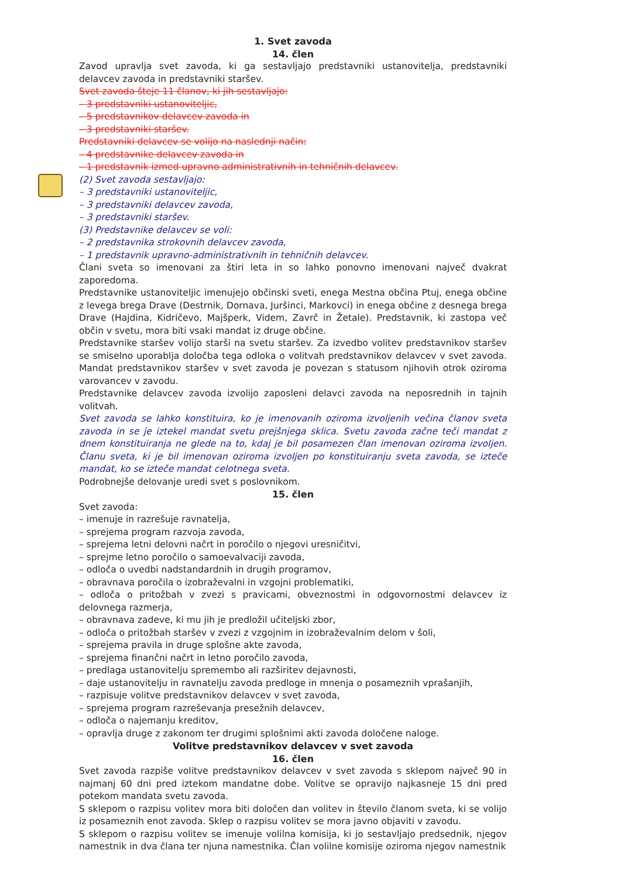1. Svet zavoda
14. člen
Zavod upravlja svet zavoda, ki ga sestavljajo predstavniki ustanovitelja, predstavniki delavcev zavoda in predstavniki staršev.
Svet zavoda šteje 11 članov, ki jih sestavljajo:
– 3 predstavniki ustanoviteljic,
– 5 predstavnikov delavcev zavoda in
– 3 predstavniki staršev.
Predstavniki delavcev se volijo na naslednji način:
– 4 predstavnike delavcev zavoda in
– 1 predstavnik izmed upravno administrativnih in tehničnih delavcev.
(2) Svet zavoda sestavljajo:
– 3 predstavniki ustanoviteljic,
– 3 predstavniki delavcev zavoda,
– 3 predstavniki staršev.
(3) Predstavnike delavcev se voli:
– 2 predstavnika strokovnih delavcev zavoda,
– 1 predstavnik upravno-administrativnih in tehničnih delavcev.
Člani sveta so imenovani za štiri leta in so lahko ponovno imenovani največ dvakrat zaporedoma.
Predstavnike ustanoviteljic imenujejo občinski sveti, enega Mestna občina Ptuj, enega občine z levega brega Drave (Destrnik, Dornava, Juršinci, Markovci) in enega občine z desnega brega Drave (Hajdina, Kidričevo, Majšperk, Videm, Zavrč in Žetale). Predstavnik, ki zastopa več občin v svetu, mora biti vsaki mandat iz druge občine.
Predstavnike staršev volijo starši na svetu staršev. Za izvedbo volitev predstavnikov staršev se smiselno uporablja določba tega odloka o volitvah predstavnikov delavcev v svet zavoda. Mandat predstavnikov staršev v svet zavoda je povezan s statusom njihovih otrok oziroma varovancev v zavodu.
Predstavnike delavcev zavoda izvolijo zaposleni delavci zavoda na neposrednih in tajnih volitvah.
Svet zavoda se lahko konstituira, ko je imenovanih oziroma izvoljenih večina članov sveta zavoda in se je iztekel mandat svetu prejšnjega sklica. Svetu zavoda začne teči mandat z dnem konstituiranja ne glede na to, kdaj je bil posamezen član imenovan oziroma izvoljen. Članu sveta, ki je bil imenovan oziroma izvoljen po konstituiranju sveta zavoda, se izteče mandat, ko se izteče mandat celotnega sveta.
Podrobnejše delovanje uredi svet s poslovnikom.
15. člen
Svet zavoda:
– imenuje in razrešuje ravnatelja,
– sprejema program razvoja zavoda,
– sprejema letni delovni načrt in poročilo o njegovi uresničitvi,
– sprejme letno poročilo o samoevalvaciji zavoda,
– odloča o uvedbi nadstandardnih in drugih programov,
– obravnava poročila o izobraževalni in vzgojni problematiki,
– odloča o pritožbah v zvezi s pravicami, obveznostmi in odgovornostmi delavcev iz delovnega razmerja,
– obravnava zadeve, ki mu jih je predložil učiteljski zbor,
– odloča o pritožbah staršev v zvezi z vzgojnim in izobraževalnim delom v šoli,
– sprejema pravila in druge splošne akte zavoda,
– sprejema finančni načrt in letno poročilo zavoda,
– predlaga ustanovitelju spremembo ali razširitev dejavnosti,
– daje ustanovitelju in ravnatelju zavoda predloge in mnenja o posameznih vprašanjih,
– razpisuje volitve predstavnikov delavcev v svet zavoda,
– sprejema program razreševanja presežnih delavcev,
– odloča o najemanju kreditov,
– opravlja druge z zakonom ter drugimi splošnimi akti zavoda določene naloge.
Volitve predstavnikov delavcev v svet zavoda
16. člen
Svet zavoda razpiše volitve predstavnikov delavcev v svet zavoda s sklepom največ 90 in najmanj 60 dni pred iztekom mandatne dobe. Volitve se opravijo najkasneje 15 dni pred potekom mandata svetu zavoda.
S sklepom o razpisu volitev mora biti določen dan volitev in število članom sveta, ki se volijo iz posameznih enot zavoda. Sklep o razpisu volitev se mora javno objaviti v zavodu.
S sklepom o razpisu volitev se imenuje volilna komisija, ki jo sestavljajo predsednik, njegov namestnik in dva člana ter njuna namestnika. Član volilne komisije oziroma njegov namestnik